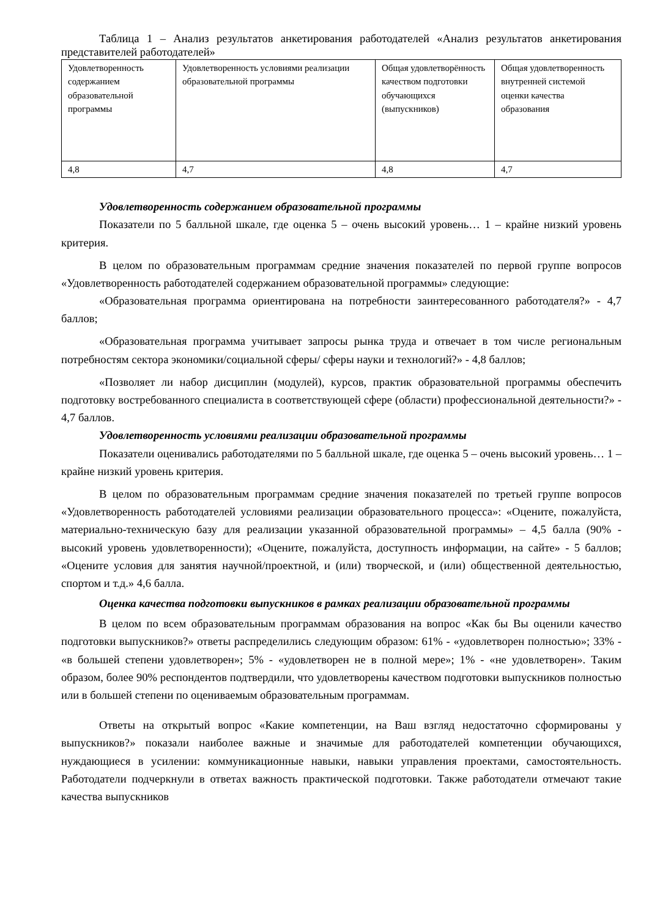Таблица 1 – Анализ результатов анкетирования работодателей «Анализ результатов анкетирования представителей работодателей»
| Удовлетворенность содержанием образовательной программы | Удовлетворенность условиями реализации образовательной программы | Общая удовлетворённость качеством подготовки обучающихся (выпускников) | Общая удовлетворенность внутренней системой оценки качества образования |
| 4,8 | 4,7 | 4,8 | 4,7 |
Удовлетворенность содержанием образовательной программы
Показатели по 5 балльной шкале, где оценка 5 – очень высокий уровень… 1 – крайне низкий уровень критерия.
В целом по образовательным программам средние значения показателей по первой группе вопросов «Удовлетворенность работодателей содержанием образовательной программы» следующие:
«Образовательная программа ориентирована на потребности заинтересованного работодателя?» - 4,7 баллов;
«Образовательная программа учитывает запросы рынка труда и отвечает в том числе региональным потребностям сектора экономики/социальной сферы/ сферы науки и технологий?» - 4,8 баллов;
«Позволяет ли набор дисциплин (модулей), курсов, практик образовательной программы обеспечить подготовку востребованного специалиста в соответствующей сфере (области) профессиональной деятельности?» - 4,7 баллов.
Удовлетворенность условиями реализации образовательной программы
Показатели оценивались работодателями по 5 балльной шкале, где оценка 5 – очень высокий уровень… 1 – крайне низкий уровень критерия.
В целом по образовательным программам средние значения показателей по третьей группе вопросов «Удовлетворенность работодателей условиями реализации образовательного процесса»: «Оцените, пожалуйста, материально-техническую базу для реализации указанной образовательной программы» – 4,5 балла (90% - высокий уровень удовлетворенности); «Оцените, пожалуйста, доступность информации, на сайте» - 5 баллов; «Оцените условия для занятия научной/проектной, и (или) творческой, и (или) общественной деятельностью, спортом и т.д.» 4,6 балла.
Оценка качества подготовки выпускников в рамках реализации образовательной программы
В целом по всем образовательным программам образования на вопрос «Как бы Вы оценили качество подготовки выпускников?» ответы распределились следующим образом: 61% - «удовлетворен полностью»; 33% - «в большей степени удовлетворен»; 5% - «удовлетворен не в полной мере»; 1% - «не удовлетворен». Таким образом, более 90% респондентов подтвердили, что удовлетворены качеством подготовки выпускников полностью или в большей степени по оцениваемым образовательным программам.
Ответы на открытый вопрос «Какие компетенции, на Ваш взгляд недостаточно сформированы у выпускников?» показали наиболее важные и значимые для работодателей компетенции обучающихся, нуждающиеся в усилении: коммуникационные навыки, навыки управления проектами, самостоятельность. Работодатели подчеркнули в ответах важность практической подготовки. Также работодатели отмечают такие качества выпускников